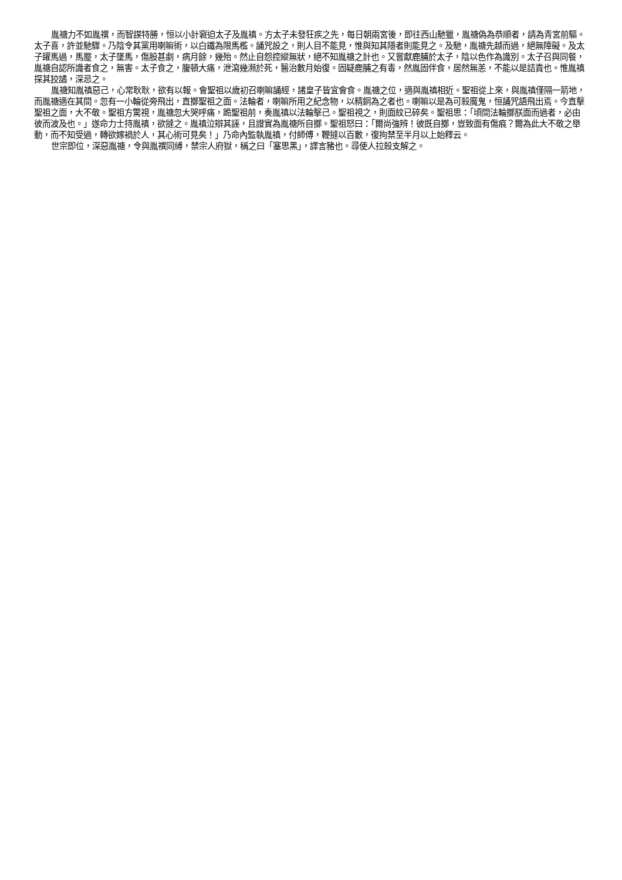胤禟力不如胤禩，而智謀特勝，恒以小計窘迫太子及胤禛。方太子未發狂疾之先，每日朝兩宮後，即往西山馳獵，胤禟偽為恭順者，請為青宮前驅。太子喜，許並馳驟。乃陰令其黨用喇嘛術，以白鐵為限馬檻。誦咒設之，則人目不能見，惟與知其隱者則能見之。及馳，胤禟先越而過，絕無障礙。及太子躍馬過，馬蹷，太子墜馬，傷股甚劇，病月餘，幾殆。然止自怨控縱無狀，絕不知胤禟之計也。又嘗獻鹿脯於太子，陰以色作為識別。太子召與同餐，胤禟自認所識者食之，無害。太子食之，腹頓大痛，泄瀉幾瀕於死，醫治數月始復。固疑鹿脯之有毒，然胤固伴食，居然無恙，不能以是詰責也。惟胤禛探其狡譎，深忌之。
胤禟知胤禛惡己，心常耿耿，欲有以報。會聖祖以歲初召喇嘛誦經，諸皇子皆宜會食。胤禟之位，適與胤禛相近。聖祖從上來，與胤禛僅隔一箭地，而胤禟適在其間。忽有一小輪從旁飛出，直擲聖祖之面。法輪者，喇嘛所用之紀念物，以精銅為之者也。喇嘛以是為可殺魔鬼，恒誦咒語飛出焉。今直擊聖祖之面，大不敬。聖祖方驚視，胤禟忽大哭呼痛，跪聖祖前，奏胤禛以法輪擊己。聖祖視之，則面紋已碎矣。聖祖思：「頃間法輪擲朕面而過者，必由彼而波及也。」遂命力士持胤禛，欲撻之。胤禛泣辯其誣，且證實為胤禟所自擲。聖祖怒曰：「爾尚強辨！彼既自擲，豈致面有傷痕？爾為此大不敬之舉動，而不知受過，轉欲嫁禍於人，其心術可見矣！」乃命內監執胤禛，付師傅，鞭撻以百數，復拘禁至半月以上始釋云。
世宗即位，深惡胤禟，令與胤禩同縛，禁宗人府獄，稱之曰「塞思黑」，譯言豬也。尋使人拉殺支解之。